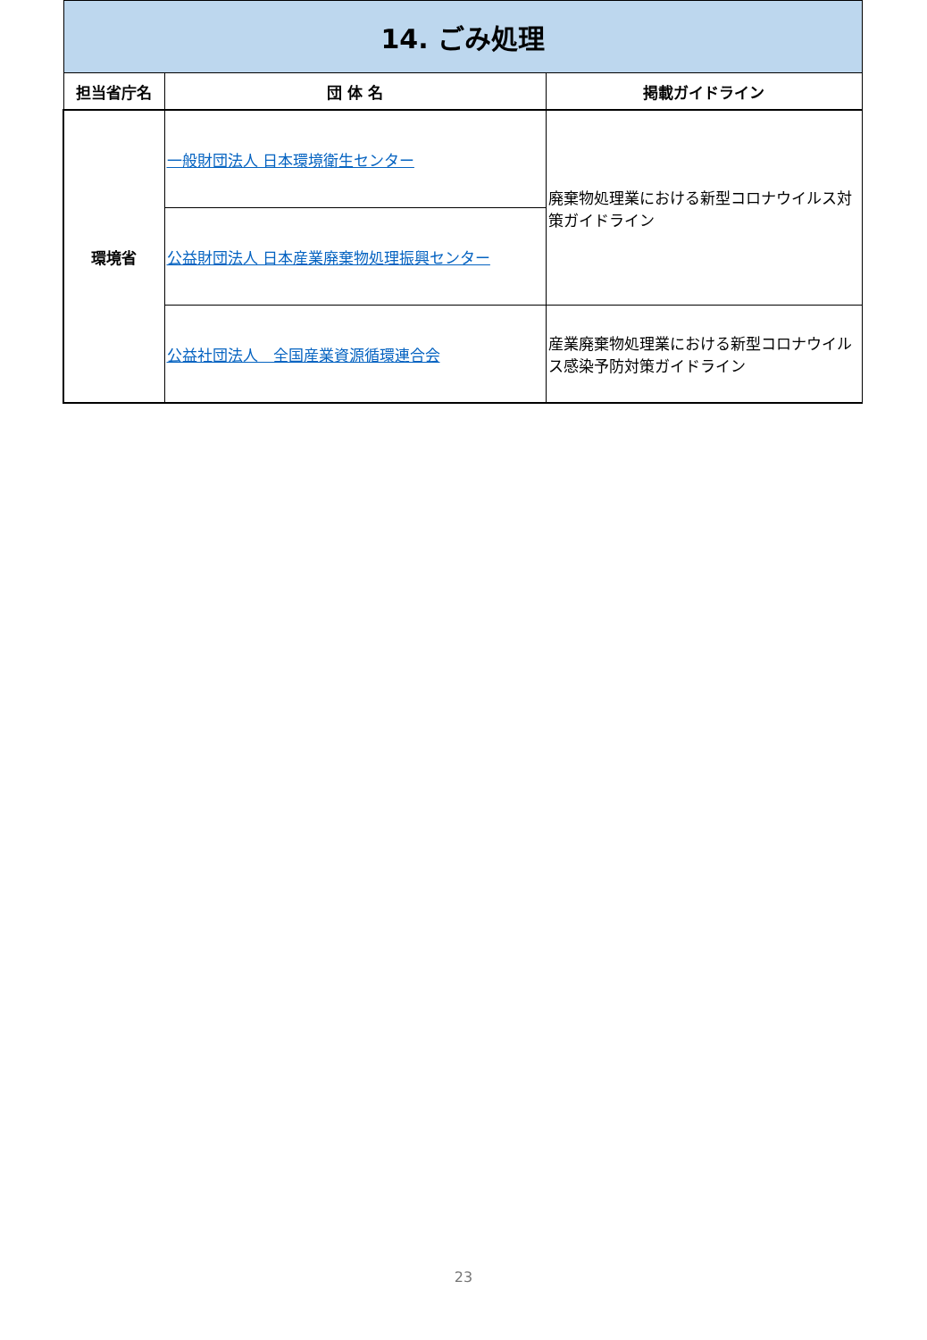| 14. ごみ処理 | | |
| 担当省庁名 | 団 体 名 | 掲載ガイドライン |
| 環境省 | 一般財団法人 日本環境衛生センター | 廃棄物処理業における新型コロナウイルス対策ガイドライン |
| | 公益財団法人 日本産業廃棄物処理振興センター | |
| | 公益社団法人 全国産業資源循環連合会 | 産業廃棄物処理業における新型コロナウイルス感染予防対策ガイドライン |
23